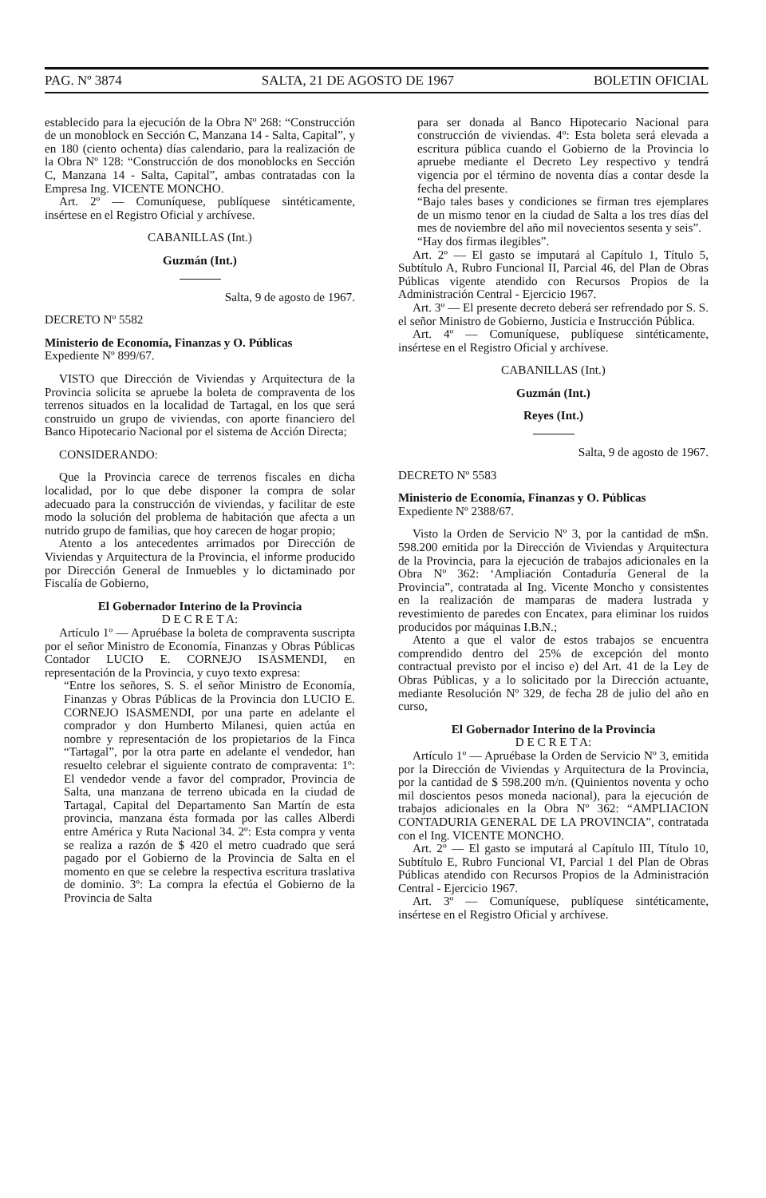PAG. Nº 3874 SALTA, 21 DE AGOSTO DE 1967 BOLETIN OFICIAL
establecido para la ejecución de la Obra Nº 268: “Construcción de un monoblock en Sección C, Manzana 14 - Salta, Capital”, y en 180 (ciento ochenta) días calendario, para la realización de la Obra Nº 128: “Construcción de dos monoblocks en Sección C, Manzana 14 - Salta, Capital”, ambas contratadas con la Empresa Ing. VICENTE MONCHO.
Art. 2º — Comuníquese, publíquese sintéticamente, insértese en el Registro Oficial y archívese.
CABANILLAS (Int.)
Guzmán (Int.)
Salta, 9 de agosto de 1967.
DECRETO Nº 5582
Ministerio de Economía, Finanzas y O. Públicas
Expediente Nº 899/67.
VISTO que Dirección de Viviendas y Arquitectura de la Provincia solicita se apruebe la boleta de compraventa de los terrenos situados en la localidad de Tartagal, en los que será construido un grupo de viviendas, con aporte financiero del Banco Hipotecario Nacional por el sistema de Acción Directa;
CONSIDERANDO:
Que la Provincia carece de terrenos fiscales en dicha localidad, por lo que debe disponer la compra de solar adecuado para la construcción de viviendas, y facilitar de este modo la solución del problema de habitación que afecta a un nutrido grupo de familias, que hoy carecen de hogar propio;
Atento a los antecedentes arrimados por Dirección de Viviendas y Arquitectura de la Provincia, el informe producido por Dirección General de Inmuebles y lo dictaminado por Fiscalía de Gobierno,
El Gobernador Interino de la Provincia
D E C R E T A:
Artículo 1º — Apruébase la boleta de compraventa suscripta por el señor Ministro de Economía, Finanzas y Obras Públicas Contador LUCIO E. CORNEJO ISASMENDI, en representación de la Provincia, y cuyo texto expresa:
“Entre los señores, S. S. el señor Ministro de Economía, Finanzas y Obras Públicas de la Provincia don LUCIO E. CORNEJO ISASMENDI, por una parte en adelante el comprador y don Humberto Milanesi, quien actúa en nombre y representación de los propietarios de la Finca “Tartagal”, por la otra parte en adelante el vendedor, han resuelto celebrar el siguiente contrato de compraventa: 1º: El vendedor vende a favor del comprador, Provincia de Salta, una manzana de terreno ubicada en la ciudad de Tartagal, Capital del Departamento San Martín de esta provincia, manzana ésta formada por las calles Alberdi entre América y Ruta Nacional 34. 2º: Esta compra y venta se realiza a razón de $ 420 el metro cuadrado que será pagado por el Gobierno de la Provincia de Salta en el momento en que se celebre la respectiva escritura traslativa de dominio. 3º: La compra la efectúa el Gobierno de la Provincia de Salta
para ser donada al Banco Hipotecario Nacional para construcción de viviendas. 4º: Esta boleta será elevada a escritura pública cuando el Gobierno de la Provincia lo apruebe mediante el Decreto Ley respectivo y tendrá vigencia por el término de noventa días a contar desde la fecha del presente.
“Bajo tales bases y condiciones se firman tres ejemplares de un mismo tenor en la ciudad de Salta a los tres días del mes de noviembre del año mil novecientos sesenta y seis”.
“Hay dos firmas ilegibles”.
Art. 2º — El gasto se imputará al Capítulo 1, Título 5, Subtítulo A, Rubro Funcional II, Parcial 46, del Plan de Obras Públicas vigente atendido con Recursos Propios de la Administración Central - Ejercicio 1967.
Art. 3º — El presente decreto deberá ser refrendado por S. S. el señor Ministro de Gobierno, Justicia e Instrucción Pública.
Art. 4º — Comuníquese, publíquese sintéticamente, insértese en el Registro Oficial y archívese.
CABANILLAS (Int.)
Guzmán (Int.)
Reyes (Int.)
Salta, 9 de agosto de 1967.
DECRETO Nº 5583
Ministerio de Economía, Finanzas y O. Públicas
Expediente Nº 2388/67.
Visto la Orden de Servicio Nº 3, por la cantidad de m$n. 598.200 emitida por la Dirección de Viviendas y Arquitectura de la Provincia, para la ejecución de trabajos adicionales en la Obra Nº 362: ‘Ampliación Contaduría General de la Provincia”, contratada al Ing. Vicente Moncho y consistentes en la realización de mamparas de madera lustrada y revestimiento de paredes con Encatex, para eliminar los ruidos producidos por máquinas I.B.N.;
Atento a que el valor de estos trabajos se encuentra comprendido dentro del 25% de excepción del monto contractual previsto por el inciso e) del Art. 41 de la Ley de Obras Públicas, y a lo solicitado por la Dirección actuante, mediante Resolución Nº 329, de fecha 28 de julio del año en curso,
El Gobernador Interino de la Provincia
D E C R E T A:
Artículo 1º — Apruébase la Orden de Servicio Nº 3, emitida por la Dirección de Viviendas y Arquitectura de la Provincia, por la cantidad de $ 598.200 m/n. (Quinientos noventa y ocho mil doscientos pesos moneda nacional), para la ejecución de trabajos adicionales en la Obra Nº 362: “AMPLIACION CONTADURIA GENERAL DE LA PROVINCIA”, contratada con el Ing. VICENTE MONCHO.
Art. 2º — El gasto se imputará al Capítulo III, Título 10, Subtítulo E, Rubro Funcional VI, Parcial 1 del Plan de Obras Públicas atendido con Recursos Propios de la Administración Central - Ejercicio 1967.
Art. 3º — Comuníquese, publíquese sintéticamente, insértese en el Registro Oficial y archívese.